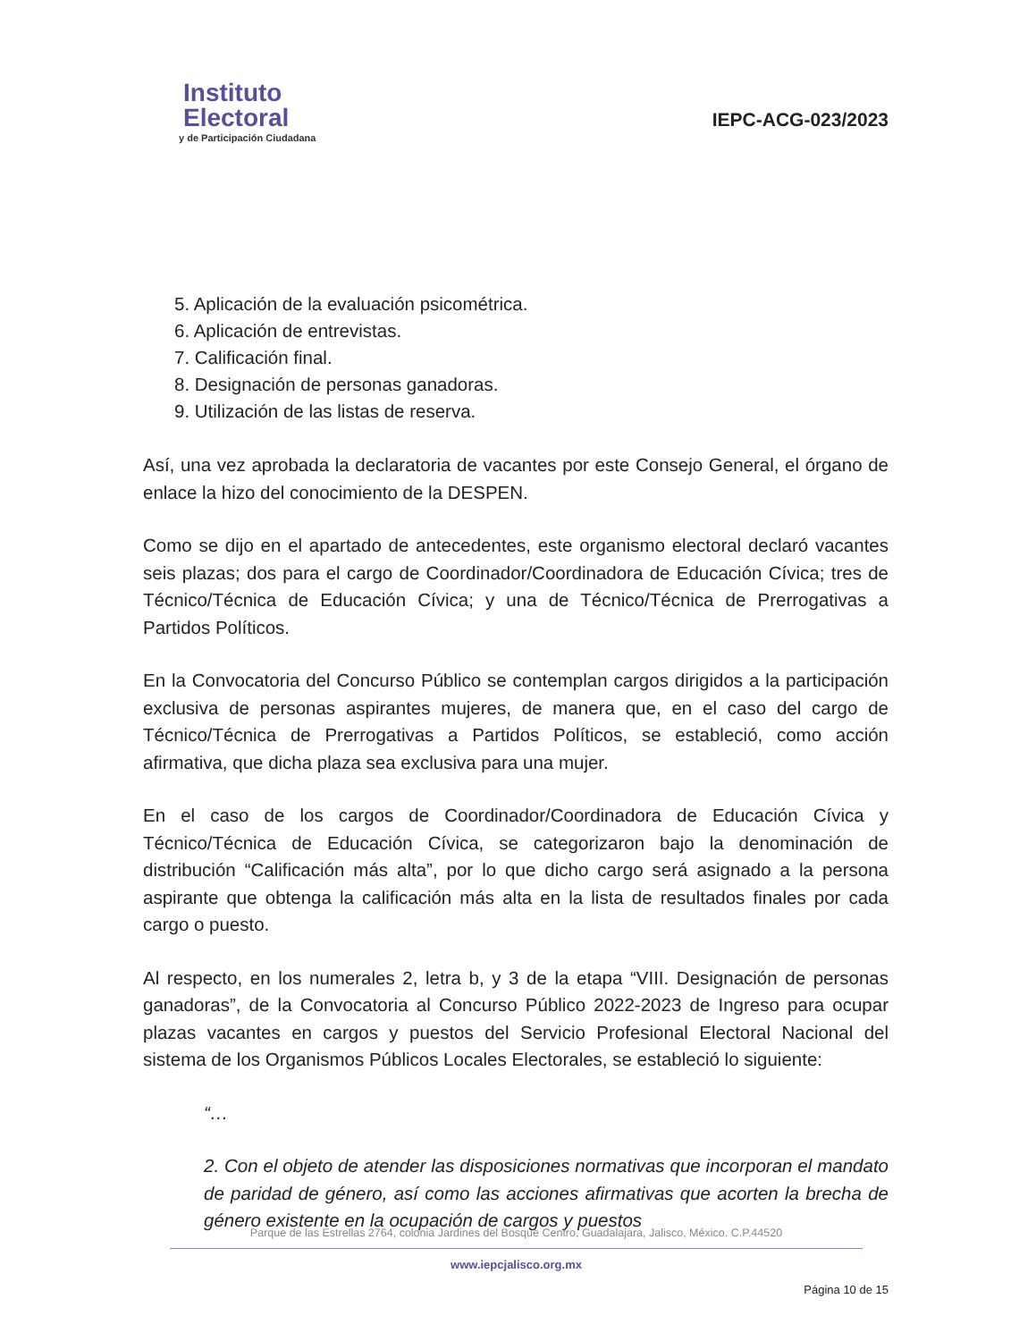Instituto
Electoral
y de Participación Ciudadana
IEPC-ACG-023/2023
5. Aplicación de la evaluación psicométrica.
6. Aplicación de entrevistas.
7. Calificación final.
8. Designación de personas ganadoras.
9. Utilización de las listas de reserva.
Así, una vez aprobada la declaratoria de vacantes por este Consejo General, el órgano de enlace la hizo del conocimiento de la DESPEN.
Como se dijo en el apartado de antecedentes, este organismo electoral declaró vacantes seis plazas; dos para el cargo de Coordinador/Coordinadora de Educación Cívica; tres de Técnico/Técnica de Educación Cívica; y una de Técnico/Técnica de Prerrogativas a Partidos Políticos.
En la Convocatoria del Concurso Público se contemplan cargos dirigidos a la participación exclusiva de personas aspirantes mujeres, de manera que, en el caso del cargo de Técnico/Técnica de Prerrogativas a Partidos Políticos, se estableció, como acción afirmativa, que dicha plaza sea exclusiva para una mujer.
En el caso de los cargos de Coordinador/Coordinadora de Educación Cívica y Técnico/Técnica de Educación Cívica, se categorizaron bajo la denominación de distribución “Calificación más alta”, por lo que dicho cargo será asignado a la persona aspirante que obtenga la calificación más alta en la lista de resultados finales por cada cargo o puesto.
Al respecto, en los numerales 2, letra b, y 3 de la etapa “VIII. Designación de personas ganadoras”, de la Convocatoria al Concurso Público 2022-2023 de Ingreso para ocupar plazas vacantes en cargos y puestos del Servicio Profesional Electoral Nacional del sistema de los Organismos Públicos Locales Electorales, se estableció lo siguiente:
“…
2. Con el objeto de atender las disposiciones normativas que incorporan el mandato de paridad de género, así como las acciones afirmativas que acorten la brecha de género existente en la ocupación de cargos y puestos
Parque de las Estrellas 2764, colonia Jardines del Bosque Centro, Guadalajara, Jalisco, México. C.P.44520
www.iepcjalisco.org.mx
Página 10 de 15